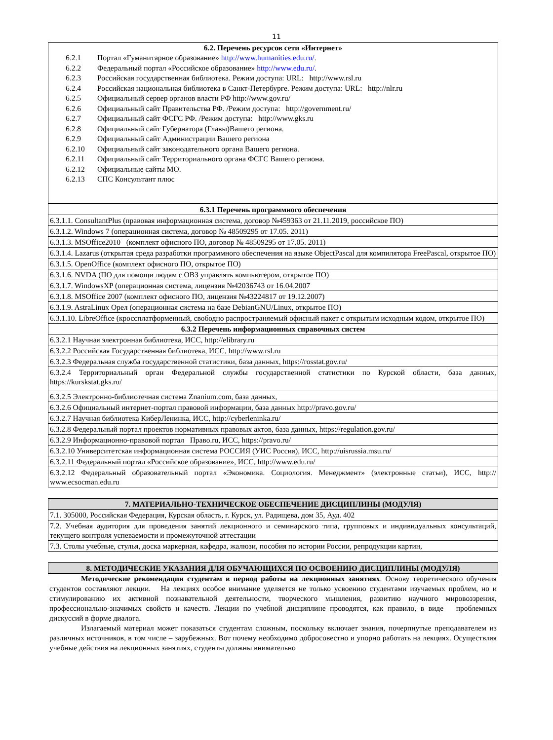11
| 6.2. Перечень ресурсов сети «Интернет» 6.2.1 Портал «Гуманитарное образование» http://www.humanities.edu.ru/ . 6.2.2 Федеральный портал «Российское образование» http://www.edu.ru/ . 6.2.3 Российская государственная библиотека. Режим доступа: URL: http://www.rsl.ru 6.2.4 Российская национальная библиотека в Санкт-Петербурге. Режим доступа: URL: http://nlr.ru 6.2.5 Официальный сервер органов власти РФ http://www.gov.ru/ 6.2.6 Официальный сайт Правительства РФ. /Режим доступа: http://government.ru/ 6.2.7 Официальный сайт ФСГС РФ. /Режим доступа: http://www.gks.ru 6.2.8 Официальный сайт Губернатора (Главы)Вашего региона. 6.2.9 Официальный сайт Администрации Вашего региона 6.2.10 Официальный сайт законодательного органа Вашего региона. 6.2.11 Официальный сайт Территориального органа ФСГС Вашего региона. 6.2.12 Официальные сайты МО. 6.2.13 СПС Консультант плюс |
| 6.3.1 Перечень программного обеспечения |
| --- |
| 6.3.1.1. ConsultantPlus (правовая информационная система, договор №459363 от 21.11.2019, российское ПО) |
| 6.3.1.2. Windows 7 (операционная система, договор № 48509295 от 17.05. 2011) |
| 6.3.1.3. MSOffice2010 (комплект офисного ПО, договор № 48509295 от 17.05. 2011) |
| 6.3.1.4. Lazarus (открытая среда разработки программного обеспечения на языке ObjectPascal для компилятора FreePascal, открытое ПО) |
| 6.3.1.5. OpenOffice (комплект офисного ПО, открытое ПО) |
| 6.3.1.6. NVDA (ПО для помощи людям с ОВЗ управлять компьютером, открытое ПО) |
| 6.3.1.7. WindowsXP (операционная система, лицензия №42036743 от 16.04.2007 |
| 6.3.1.8. MSOffice 2007 (комплект офисного ПО, лицензия №43224817 от 19.12.2007) |
| 6.3.1.9. AstraLinux Орел (операционная система на базе DebianGNU/Linux, открытое ПО) |
| 6.3.1.10. LibreOffice (кроссплатформенный, свободно распространяемый офисный пакет с открытым исходным кодом, открытое ПО) |
| 6.3.2 Перечень информационных справочных систем |
| 6.3.2.1 Научная электронная библиотека, ИСС, http://elibrary.ru |
| 6.3.2.2 Российская Государственная библиотека, ИСС, http://www.rsl.ru |
| 6.3.2.3 Федеральная служба государственной статистики, база данных, https://rosstat.gov.ru/ |
| 6.3.2.4 Территориальный орган Федеральной службы государственной статистики по Курской области, база данных, https://kurskstat.gks.ru/ |
| 6.3.2.5 Электронно-библиотечная система Znanium.com, база данных, |
| 6.3.2.6 Официальный интернет-портал правовой информации, база данных http://pravo.gov.ru/ |
| 6.3.2.7 Научная библиотека КиберЛенинка, ИСС, http://cyberleninka.ru/ |
| 6.3.2.8 Федеральный портал проектов нормативных правовых актов, база данных, https://regulation.gov.ru/ |
| 6.3.2.9 Информационно-правовой портал Право.ru, ИСС, https://pravo.ru/ |
| 6.3.2.10 Университетская информационная система РОССИЯ (УИС Россия), ИСС, http://uisrussia.msu.ru/ |
| 6.3.2.11 Федеральный портал «Российское образование», ИСС, http://www.edu.ru/ |
| 6.3.2.12 Федеральный образовательный портал «Экономика. Социология. Менеджмент» (электронные статьи), ИСС, http:// www.ecsocman.edu.ru |
| 7. МАТЕРИАЛЬНО-ТЕХНИЧЕСКОЕ ОБЕСПЕЧЕНИЕ ДИСЦИПЛИНЫ (МОДУЛЯ) |
| --- |
| 7.1. 305000, Российская Федерация, Курская область, г. Курск, ул. Радищева, дом 35, Ауд. 402 |
| 7.2. Учебная аудитория для проведения занятий лекционного и семинарского типа, групповых и индивидуальных консультаций, текущего контроля успеваемости и промежуточной аттестации |
| 7.3. Столы учебные, стулья, доска маркерная, кафедра, жалюзи, пособия по истории России, репродукции картин, |
| 8. МЕТОДИЧЕСКИЕ УКАЗАНИЯ ДЛЯ ОБУЧАЮЩИХСЯ ПО ОСВОЕНИЮ ДИСЦИПЛИНЫ (МОДУЛЯ) |
| --- |
Методические рекомендации студентам в период работы на лекционных занятиях. Основу теоретического обучения студентов составляют лекции. На лекциях особое внимание уделяется не только усвоению студентами изучаемых проблем, но и стимулированию их активной познавательной деятельности, творческого мышления, развитию научного мировоззрения, профессионально-значимых свойств и качеств. Лекции по учебной дисциплине проводятся, как правило, в виде проблемных дискуссий в форме диалога.
Излагаемый материал может показаться студентам сложным, поскольку включает знания, почерпнутые преподавателем из различных источников, в том числе – зарубежных. Вот почему необходимо добросовестно и упорно работать на лекциях. Осуществляя учебные действия на лекционных занятиях, студенты должны внимательно